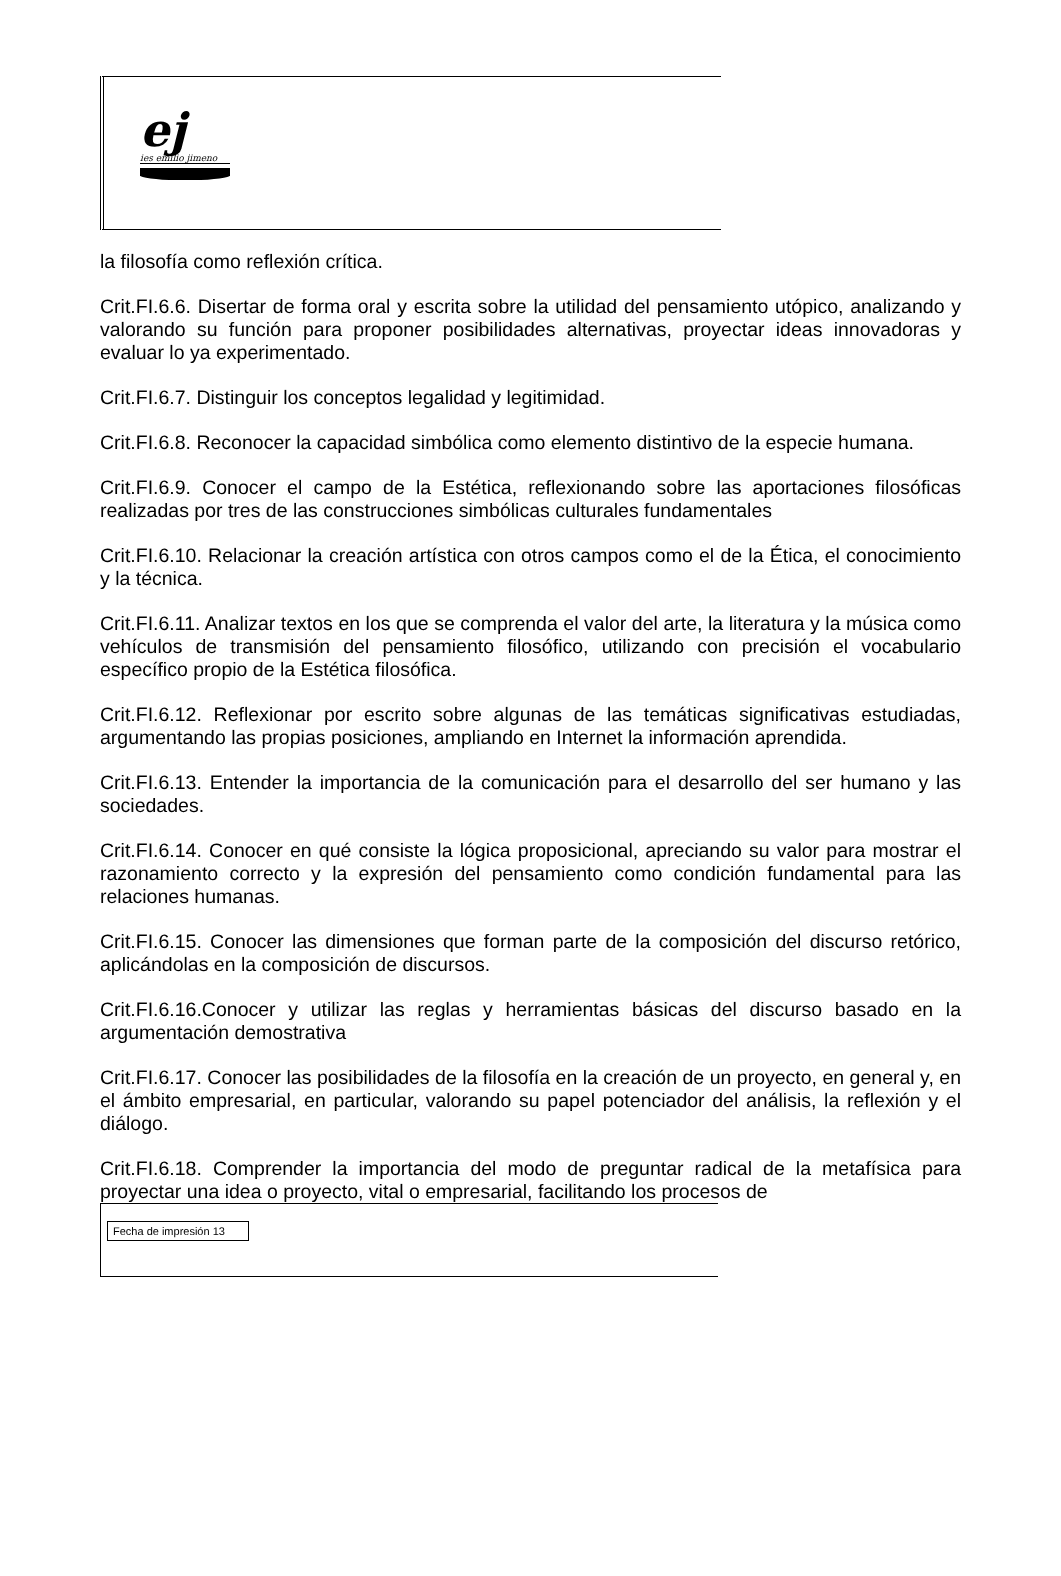ej
ies emilio jimeno
la filosofía como reflexión crítica.
Crit.FI.6.6. Disertar de forma oral y escrita sobre la utilidad del pensamiento utópico, analizando y valorando su función para proponer posibilidades alternativas, proyectar ideas innovadoras y evaluar lo ya experimentado.
Crit.FI.6.7. Distinguir los conceptos legalidad y legitimidad.
Crit.FI.6.8. Reconocer la capacidad simbólica como elemento distintivo de la especie humana.
Crit.FI.6.9. Conocer el campo de la Estética, reflexionando sobre las aportaciones filosóficas realizadas por tres de las construcciones simbólicas culturales fundamentales
Crit.FI.6.10. Relacionar la creación artística con otros campos como el de la Ética, el conocimiento y la técnica.
Crit.FI.6.11. Analizar textos en los que se comprenda el valor del arte, la literatura y la música como vehículos de transmisión del pensamiento filosófico, utilizando con precisión el vocabulario específico propio de la Estética filosófica.
Crit.FI.6.12. Reflexionar por escrito sobre algunas de las temáticas significativas estudiadas, argumentando las propias posiciones, ampliando en Internet la información aprendida.
Crit.FI.6.13. Entender la importancia de la comunicación para el desarrollo del ser humano y las sociedades.
Crit.FI.6.14. Conocer en qué consiste la lógica proposicional, apreciando su valor para mostrar el razonamiento correcto y la expresión del pensamiento como condición fundamental para las relaciones humanas.
Crit.FI.6.15. Conocer las dimensiones que forman parte de la composición del discurso retórico, aplicándolas en la composición de discursos.
Crit.FI.6.16.Conocer y utilizar las reglas y herramientas básicas del discurso basado en la argumentación demostrativa
Crit.FI.6.17. Conocer las posibilidades de la filosofía en la creación de un proyecto, en general y, en el ámbito empresarial, en particular, valorando su papel potenciador del análisis, la reflexión y el diálogo.
Crit.FI.6.18. Comprender la importancia del modo de preguntar radical de la metafísica para proyectar una idea o proyecto, vital o empresarial, facilitando los procesos de
Fecha de impresión 13